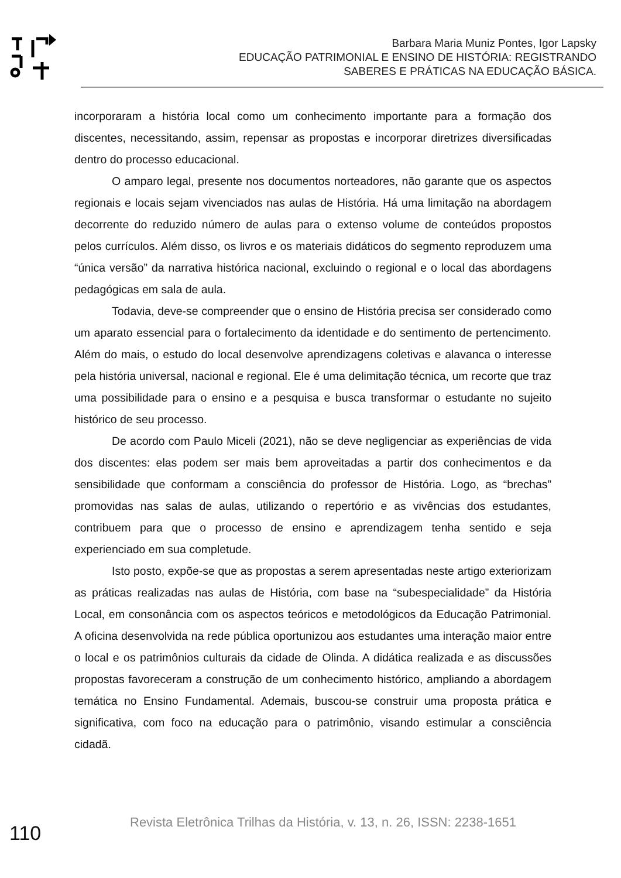Barbara Maria Muniz Pontes, Igor Lapsky
EDUCAÇÃO PATRIMONIAL E ENSINO DE HISTÓRIA: REGISTRANDO
SABERES E PRÁTICAS NA EDUCAÇÃO BÁSICA.
incorporaram a história local como um conhecimento importante para a formação dos discentes, necessitando, assim, repensar as propostas e incorporar diretrizes diversificadas dentro do processo educacional.
O amparo legal, presente nos documentos norteadores, não garante que os aspectos regionais e locais sejam vivenciados nas aulas de História. Há uma limitação na abordagem decorrente do reduzido número de aulas para o extenso volume de conteúdos propostos pelos currículos. Além disso, os livros e os materiais didáticos do segmento reproduzem uma “única versão” da narrativa histórica nacional, excluindo o regional e o local das abordagens pedagógicas em sala de aula.
Todavia, deve-se compreender que o ensino de História precisa ser considerado como um aparato essencial para o fortalecimento da identidade e do sentimento de pertencimento. Além do mais, o estudo do local desenvolve aprendizagens coletivas e alavanca o interesse pela história universal, nacional e regional. Ele é uma delimitação técnica, um recorte que traz uma possibilidade para o ensino e a pesquisa e busca transformar o estudante no sujeito histórico de seu processo.
De acordo com Paulo Miceli (2021), não se deve negligenciar as experiências de vida dos discentes: elas podem ser mais bem aproveitadas a partir dos conhecimentos e da sensibilidade que conformam a consciência do professor de História. Logo, as “brechas” promovidas nas salas de aulas, utilizando o repertório e as vivências dos estudantes, contribuem para que o processo de ensino e aprendizagem tenha sentido e seja experienciado em sua completude.
Isto posto, expõe-se que as propostas a serem apresentadas neste artigo exteriorizam as práticas realizadas nas aulas de História, com base na “subespecialidade” da História Local, em consonância com os aspectos teóricos e metodológicos da Educação Patrimonial. A oficina desenvolvida na rede pública oportunizou aos estudantes uma interação maior entre o local e os patrimônios culturais da cidade de Olinda. A didática realizada e as discussões propostas favoreceram a construção de um conhecimento histórico, ampliando a abordagem temática no Ensino Fundamental. Ademais, buscou-se construir uma proposta prática e significativa, com foco na educação para o patrimônio, visando estimular a consciência cidadã.
110
Revista Eletrônica Trilhas da História, v. 13, n. 26, ISSN: 2238-1651